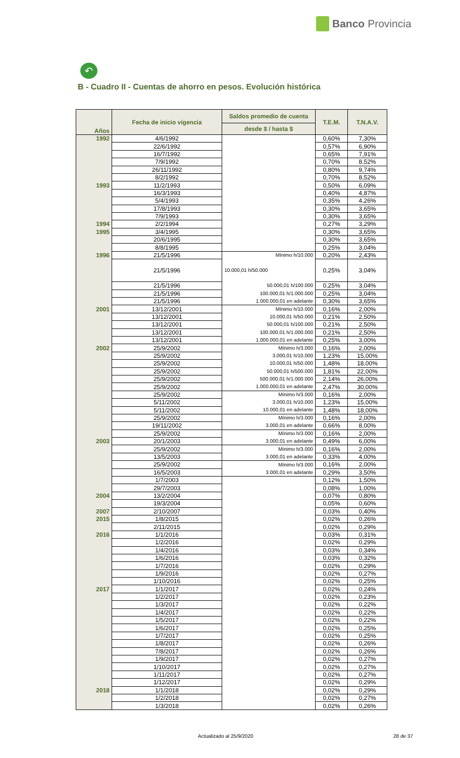Banco Provincia
↶
B - Cuadro II - Cuentas de ahorro en pesos. Evolución histórica
| Años | Fecha de inicio vigencia | Saldos promedio de cuenta | T.E.M. | T.N.A.V. |
| --- | --- | --- | --- | --- |
| | | desde $ / hasta $ | | |
| 1992 | 4/6/1992 | | 0,60% | 7,30% |
| | 22/6/1992 | | 0,57% | 6,90% |
| | 16/7/1992 | | 0,65% | 7,91% |
| | 7/9/1992 | | 0,70% | 8,52% |
| | 26/11/1992 | | 0,80% | 9,74% |
| | 8/2/1992 | | 0,70% | 8,52% |
| 1993 | 11/2/1993 | | 0,50% | 6,09% |
| | 16/3/1993 | | 0,40% | 4,87% |
| | 5/4/1993 | | 0,35% | 4,26% |
| | 17/8/1993 | | 0,30% | 3,65% |
| | 7/9/1993 | | 0,30% | 3,65% |
| 1994 | 2/2/1994 | | 0,27% | 3,29% |
| 1995 | 3/4/1995 | | 0,30% | 3,65% |
| | 20/6/1995 | | 0,30% | 3,65% |
| | 8/8/1995 | | 0,25% | 3,04% |
| 1996 | 21/5/1996 | Mínimo h/10.000 | 0,20% | 2,43% |
| | 21/5/1996 | 10.000,01 h/50.000 | 0,25% | 3,04% |
| | 21/5/1996 | 50.000,01 h/100.000 | 0,25% | 3,04% |
| | 21/5/1996 | 100.000,01 h/1.000.000 | 0,25% | 3,04% |
| | 21/5/1996 | 1.000.000,01 en adelante | 0,30% | 3,65% |
| 2001 | 13/12/2001 | Mínimo h/10.000 | 0,16% | 2,00% |
| | 13/12/2001 | 10.000,01 h/50.000 | 0,21% | 2,50% |
| | 13/12/2001 | 50.000,01 h/100.000 | 0,21% | 2,50% |
| | 13/12/2001 | 100.000,01 h/1.000.000 | 0,21% | 2,50% |
| | 13/12/2001 | 1.000.000,01 en adelante | 0,25% | 3,00% |
| 2002 | 25/9/2002 | Mínimo h/3.000 | 0,16% | 2,00% |
| | 25/9/2002 | 3.000,01 h/10.000 | 1,23% | 15,00% |
| | 25/9/2002 | 10.000,01 h/50.000 | 1,48% | 18,00% |
| | 25/9/2002 | 50.000,01 h/500.000 | 1,81% | 22,00% |
| | 25/9/2002 | 500.000,01 h/1.000.000 | 2,14% | 26,00% |
| | 25/9/2002 | 1.000.000,01 en adelante | 2,47% | 30,00% |
| | 25/9/2002 | Mínimo h/3.000 | 0,16% | 2,00% |
| | 5/11/2002 | 3.000,01 h/10.000 | 1,23% | 15,00% |
| | 5/11/2002 | 10.000,01 en adelante | 1,48% | 18,00% |
| | 25/9/2002 | Mínimo h/3.000 | 0,16% | 2,00% |
| | 19/11/2002 | 3.000,01 en adelante | 0,66% | 8,00% |
| | 25/9/2002 | Mínimo h/3.000 | 0,16% | 2,00% |
| 2003 | 20/1/2003 | 3.000,01 en adelante | 0,49% | 6,00% |
| | 25/9/2002 | Mínimo h/3.000 | 0,16% | 2,00% |
| | 13/5/2003 | 3.000,01 en adelante | 0,33% | 4,00% |
| | 25/9/2002 | Mínimo h/3.000 | 0,16% | 2,00% |
| | 16/5/2003 | 3.000,01 en adelante | 0,29% | 3,50% |
| | 1/7/2003 | | 0,12% | 1,50% |
| | 29/7/2003 | | 0,08% | 1,00% |
| 2004 | 13/2/2004 | | 0,07% | 0,80% |
| | 19/3/2004 | | 0,05% | 0,60% |
| 2007 | 2/10/2007 | | 0,03% | 0,40% |
| 2015 | 1/8/2015 | | 0,02% | 0,26% |
| | 2/11/2015 | | 0,02% | 0,29% |
| 2016 | 1/1/2016 | | 0,03% | 0,31% |
| | 1/2/2016 | | 0,02% | 0,29% |
| | 1/4/2016 | | 0,03% | 0,34% |
| | 1/6/2016 | | 0,03% | 0,32% |
| | 1/7/2016 | | 0,02% | 0,29% |
| | 1/9/2016 | | 0,02% | 0,27% |
| | 1/10/2016 | | 0,02% | 0,25% |
| 2017 | 1/1/2017 | | 0,02% | 0,24% |
| | 1/2/2017 | | 0,02% | 0,23% |
| | 1/3/2017 | | 0,02% | 0,22% |
| | 1/4/2017 | | 0,02% | 0,22% |
| | 1/5/2017 | | 0,02% | 0,22% |
| | 1/6/2017 | | 0,02% | 0,25% |
| | 1/7/2017 | | 0,02% | 0,25% |
| | 1/8/2017 | | 0,02% | 0,26% |
| | 7/8/2017 | | 0,02% | 0,26% |
| | 1/9/2017 | | 0,02% | 0,27% |
| | 1/10/2017 | | 0,02% | 0,27% |
| | 1/11/2017 | | 0,02% | 0,27% |
| | 1/12/2017 | | 0,02% | 0,29% |
| 2018 | 1/1/2018 | | 0,02% | 0,29% |
| | 1/2/2018 | | 0,02% | 0,27% |
| | 1/3/2018 | | 0,02% | 0,26% |
Actualizado al 25/9/2020 28 de 37